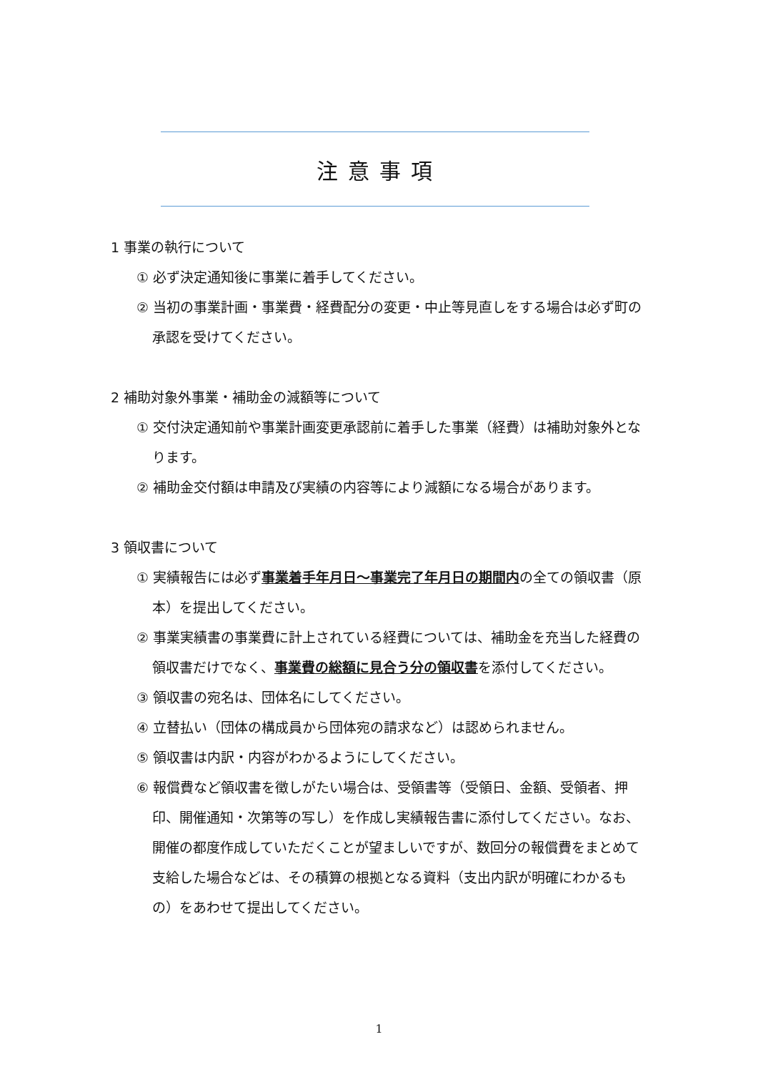注意事項
1 事業の執行について
① 必ず決定通知後に事業に着手してください。
② 当初の事業計画・事業費・経費配分の変更・中止等見直しをする場合は必ず町の承認を受けてください。
2 補助対象外事業・補助金の減額等について
① 交付決定通知前や事業計画変更承認前に着手した事業（経費）は補助対象外となります。
② 補助金交付額は申請及び実績の内容等により減額になる場合があります。
3 領収書について
① 実績報告には必ず事業着手年月日～事業完了年月日の期間内の全ての領収書（原本）を提出してください。
② 事業実績書の事業費に計上されている経費については、補助金を充当した経費の領収書だけでなく、事業費の総額に見合う分の領収書を添付してください。
③ 領収書の宛名は、団体名にしてください。
④ 立替払い（団体の構成員から団体宛の請求など）は認められません。
⑤ 領収書は内訳・内容がわかるようにしてください。
⑥ 報償費など領収書を徴しがたい場合は、受領書等（受領日、金額、受領者、押印、開催通知・次第等の写し）を作成し実績報告書に添付してください。なお、開催の都度作成していただくことが望ましいですが、数回分の報償費をまとめて支給した場合などは、その積算の根拠となる資料（支出内訳が明確にわかるもの）をあわせて提出してください。
1